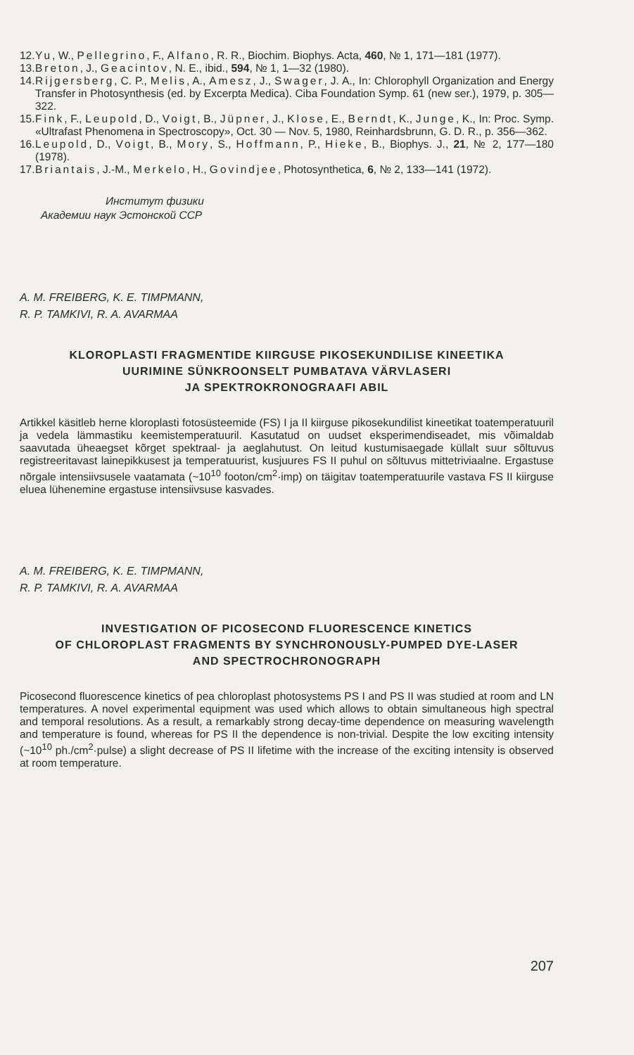12. Yu, W., Pellegrino, F., Alfano, R. R., Biochim. Biophys. Acta, 460, № 1, 171—181 (1977).
13. Breton, J., Geacintov, N. E., ibid., 594, № 1, 1—32 (1980).
14. Rijgersberg, C. P., Melis, A., Amesz, J., Swager, J. A., In: Chlorophyll Organization and Energy Transfer in Photosynthesis (ed. by Excerpta Medica). Ciba Foundation Symp. 61 (new ser.), 1979, p. 305—322.
15. Fink, F., Leupold, D., Voigt, B., Jüpner, J., Klose, E., Berndt, K., Junge, K., In: Proc. Symp. «Ultrafast Phenomena in Spectroscopy», Oct. 30 — Nov. 5, 1980, Reinhardsbrunn, G. D. R., p. 356—362.
16. Leupold, D., Voigt, B., Mory, S., Hoffmann, P., Hieke, B., Biophys. J., 21, № 2, 177—180 (1978).
17. Briantais, J.-M., Merkelo, H., Govindjee, Photosynthetica, 6, № 2, 133—141 (1972).
Институт физики
Академии наук Эстонской ССР
A. M. FREIBERG, K. E. TIMPMANN,
R. P. TAMKIVI, R. A. AVARMAA
KLOROPLASTI FRAGMENTIDE KIIRGUSE PIKOSEKUNDILISE KINEETIKA
UURIMINE SÜNKROONSELT PUMBATAVA VÄRVLASERI
JA SPEKTROKRONOGRAAFI ABIL
Artikkel käsitleb herne kloroplasti fotosüsteemide (FS) I ja II kiirguse pikosekundilist kineetikat toatemperatuuril ja vedela lämmastiku keemistemperatuuril. Kasutatud on uudset eksperimendiseadet, mis võimaldab saavutada üheaegset kõrget spektraal- ja aeglahutust. On leitud kustumisaegade küllalt suur sõltuvus registreeritavast lainepikkusest ja temperatuurist, kusjuures FS II puhul on sõltuvus mittetriviaalne. Ergastuse nõrgale intensiivsusele vaatamata (~10<sup>10</sup> footon/cm<sup>2</sup>·imp) on täigitav toatemperatuurile vastava FS II kiirguse eluea lühenemine ergastuse intensiivsuse kasvades.
A. M. FREIBERG, K. E. TIMPMANN,
R. P. TAMKIVI, R. A. AVARMAA
INVESTIGATION OF PICOSECOND FLUORESCENCE KINETICS
OF CHLOROPLAST FRAGMENTS BY SYNCHRONOUSLY-PUMPED DYE-LASER
AND SPECTROCHRONOGRAPH
Picosecond fluorescence kinetics of pea chloroplast photosystems PS I and PS II was studied at room and LN temperatures. A novel experimental equipment was used which allows to obtain simultaneous high spectral and temporal resolutions. As a result, a remarkably strong decay-time dependence on measuring wavelength and temperature is found, whereas for PS II the dependence is non-trivial. Despite the low exciting intensity (~10<sup>10</sup> ph./cm<sup>2</sup>·pulse) a slight decrease of PS II lifetime with the increase of the exciting intensity is observed at room temperature.
207